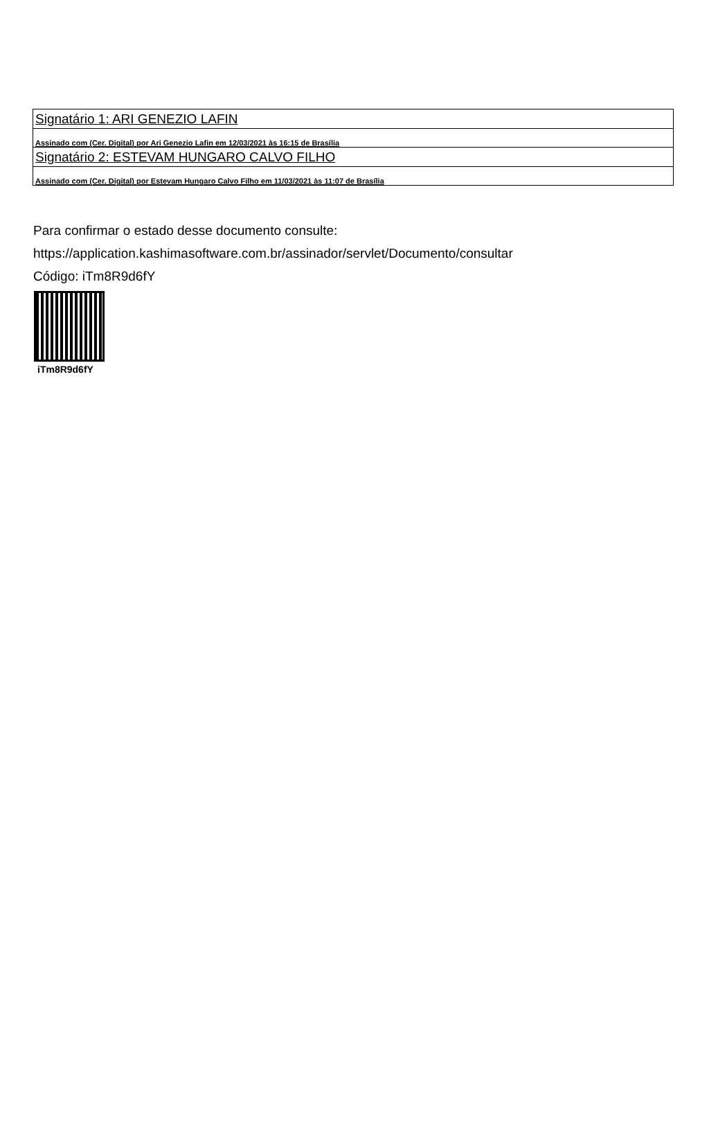| Signatário 1: ARI GENEZIO LAFIN |
| Assinado com (Cer. Digital) por Ari Genezio Lafin em 12/03/2021 às 16:15 de Brasília |
| Signatário 2: ESTEVAM HUNGARO CALVO FILHO |
| Assinado com (Cer. Digital) por Estevam Hungaro Calvo Filho em 11/03/2021 às 11:07 de Brasília |
Para confirmar o estado desse documento consulte:
https://application.kashimasoftware.com.br/assinador/servlet/Documento/consultar
Código: iTm8R9d6fY
iTm8R9d6fY